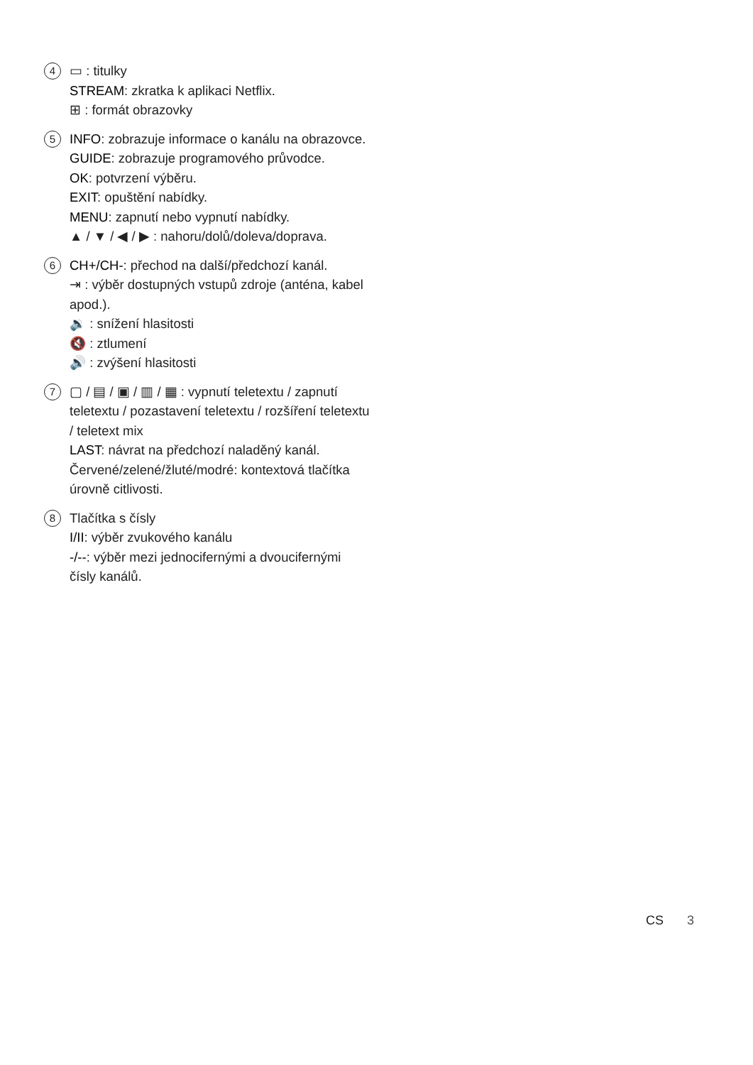4
▭ : titulky
STREAM: zkratka k aplikaci Netflix.
⊞ : formát obrazovky
5
INFO: zobrazuje informace o kanálu na obrazovce.
GUIDE: zobrazuje programového průvodce.
OK: potvrzení výběru.
EXIT: opuštění nabídky.
MENU: zapnutí nebo vypnutí nabídky.
▲ / ▼ / ◀ / ▶ : nahoru/dolů/doleva/doprava.
6
CH+/CH-: přechod na další/předchozí kanál.
⇥ : výběr dostupných vstupů zdroje (anténa, kabel apod.).
🔉 : snížení hlasitosti
🔇 : ztlumení
🔊 : zvýšení hlasitosti
7
▢ / ▤ / ▣ / ▥ / ▦ : vypnutí teletextu / zapnutí teletextu / pozastavení teletextu / rozšíření teletextu / teletext mix
LAST: návrat na předchozí naladěný kanál.
Červené/zelené/žluté/modré: kontextová tlačítka úrovně citlivosti.
8
Tlačítka s čísly
I/II: výběr zvukového kanálu
-/--: výběr mezi jednocifernými a dvoucifernými čísly kanálů.
CS 3